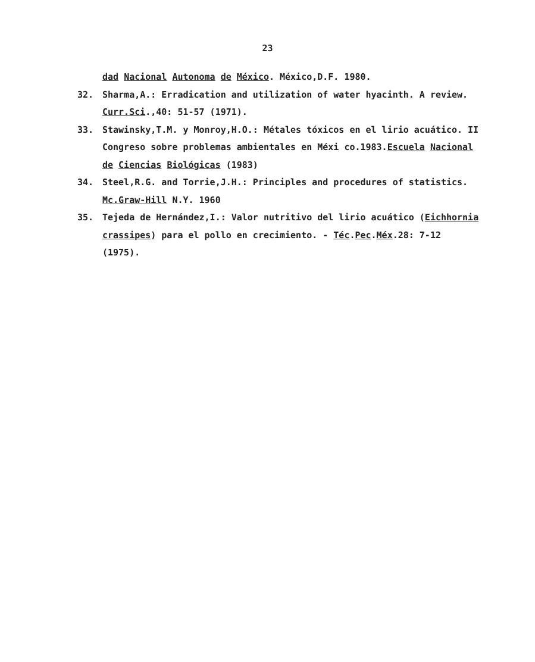23
dad Nacional Autonoma de México. México,D.F. 1980.
32. Sharma,A.: Erradication and utilization of water hyacinth. A review. Curr.Sci.,40: 51-57 (1971).
33. Stawinsky,T.M. y Monroy,H.O.: Métales tóxicos en el lirio acuático. II Congreso sobre problemas ambientales en Méxi co.1983.Escuela Nacional de Ciencias Biológicas (1983)
34. Steel,R.G. and Torrie,J.H.: Principles and procedures of statistics. Mc.Graw-Hill N.Y. 1960
35. Tejeda de Hernández,I.: Valor nutritivo del lirio acuático (Eichhornia crassipes) para el pollo en crecimiento. - Téc.Pec.Méx.28: 7-12 (1975).